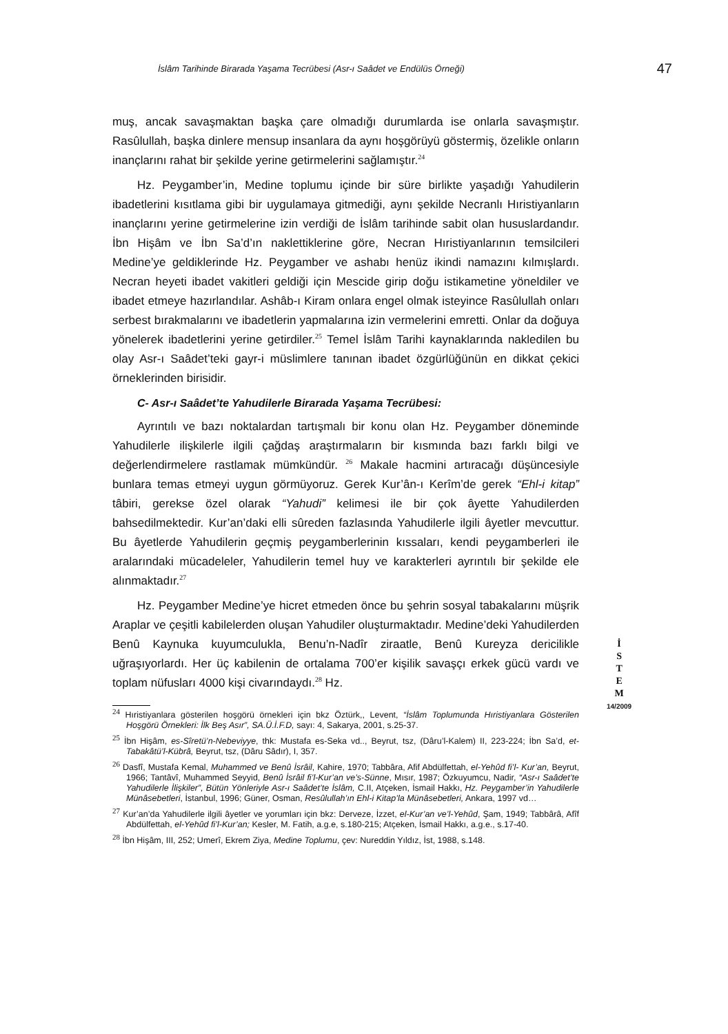İslâm Tarihinde Birarada Yaşama Tecrübesi (Asr-ı Saâdet ve Endülüs Örneği) 47
muş, ancak savaşmaktan başka çare olmadığı durumlarda ise onlarla savaşmıştır. Rasûlullah, başka dinlere mensup insanlara da aynı hoşgörüyü göstermiş, özelikle onların inançlarını rahat bir şekilde yerine getirmelerini sağlamıştır.<sup>24</sup>
Hz. Peygamber’in, Medine toplumu içinde bir süre birlikte yaşadığı Yahudilerin ibadetlerini kısıtlama gibi bir uygulamaya gitmediği, aynı şekilde Necranlı Hıristiyanların inançlarını yerine getirmelerine izin verdiği de İslâm tarihinde sabit olan hususlardandır. İbn Hişâm ve İbn Sa’d’ın naklettiklerine göre, Necran Hıristiyanlarının temsilcileri Medine’ye geldiklerinde Hz. Peygamber ve ashabı henüz ikindi namazını kılmışlardı. Necran heyeti ibadet vakitleri geldiği için Mescide girip doğu istikametine yöneldiler ve ibadet etmeye hazırlandılar. Ashâb-ı Kiram onlara engel olmak isteyince Rasûlullah onları serbest bırakmalarını ve ibadetlerin yapmalarına izin vermelerini emretti. Onlar da doğuya yönelerek ibadetlerini yerine getirdiler.<sup>25</sup> Temel İslâm Tarihi kaynaklarında nakledilen bu olay Asr-ı Saâdet’teki gayr-i müslimlere tanınan ibadet özgürlüğünün en dikkat çekici örneklerinden birisidir.
C- Asr-ı Saâdet’te Yahudilerle Birarada Yaşama Tecrübesi:
Ayrıntılı ve bazı noktalardan tartışmalı bir konu olan Hz. Peygamber döneminde Yahudilerle ilişkilerle ilgili çağdaş araştırmaların bir kısmında bazı farklı bilgi ve değerlendirmelere rastlamak mümkündür. <sup>26</sup> Makale hacmini artıracağı düşüncesiyle bunlara temas etmeyi uygun görmüyoruz. Gerek Kur’ân-ı Kerîm’de gerek “Ehl-i kitap” tâbiri, gerekse özel olarak “Yahudi” kelimesi ile bir çok âyette Yahudilerden bahsedilmektedir. Kur’an’daki elli sûreden fazlasında Yahudilerle ilgili âyetler mevcuttur. Bu âyetlerde Yahudilerin geçmiş peygamberlerinin kıssaları, kendi peygamberleri ile aralarındaki mücadeleler, Yahudilerin temel huy ve karakterleri ayrıntılı bir şekilde ele alınmaktadır.<sup>27</sup>
Hz. Peygamber Medine’ye hicret etmeden önce bu şehrin sosyal tabakalarını müşrik Araplar ve çeşitli kabilelerden oluşan Yahudiler oluşturmaktadır. Medine’deki Yahudilerden Benû Kaynuka kuyumculukla, Benu’n-Nadîr ziraatle, Benû Kureyza dericilikle uğraşıyorlardı. Her üç kabilenin de ortalama 700’er kişilik savaşçı erkek gücü vardı ve toplam nüfusları 4000 kişi civarındaydı.<sup>28</sup> Hz.
<sup>24</sup> Hıristiyanlara gösterilen hoşgörü örnekleri için bkz Öztürk,, Levent, “İslâm Toplumunda Hıristiyanlara Gösterilen Hoşgörü Örnekleri: İlk Beş Asır”, SA.Ü.İ.F.D, sayı: 4, Sakarya, 2001, s.25-37.
<sup>25</sup> İbn Hişâm, es-Sîretü’n-Nebeviyye, thk: Mustafa es-Seka vd.., Beyrut, tsz, (Dâru’l-Kalem) II, 223-224; İbn Sa’d, et-Tabakâtü’l-Kübrâ, Beyrut, tsz, (Dâru Sâdır), I, 357.
<sup>26</sup> Dasfî, Mustafa Kemal, Muhammed ve Benû İsrâil, Kahire, 1970; Tabbâra, Afif Abdülfettah, el-Yehûd fi’l- Kur’an, Beyrut, 1966; Tantâvî, Muhammed Seyyid, Benû İsrâil fi’l-Kur’an ve’s-Sünne, Mısır, 1987; Özkuyumcu, Nadir, “Asr-ı Saâdet’te Yahudilerle İlişkiler”, Bütün Yönleriyle Asr-ı Saâdet’te İslâm, C.II, Atçeken, İsmail Hakkı, Hz. Peygamber’in Yahudilerle Münâsebetleri, İstanbul, 1996; Güner, Osman, Resûlullah’ın Ehl-i Kitap’la Münâsebetleri, Ankara, 1997 vd…
<sup>27</sup> Kur’an’da Yahudilerle ilgili âyetler ve yorumları için bkz: Derveze, İzzet, el-Kur’an ve’l-Yehûd, Şam, 1949; Tabbârâ, Afîf Abdülfettah, el-Yehûd fi’l-Kur’an; Kesler, M. Fatih, a.g.e, s.180-215; Atçeken, İsmail Hakkı, a.g.e., s.17-40.
<sup>28</sup> İbn Hişâm, III, 252; Umerî, Ekrem Ziya, Medine Toplumu, çev: Nureddin Yıldız, İst, 1988, s.148.
İ
S
T
E
M
14/2009